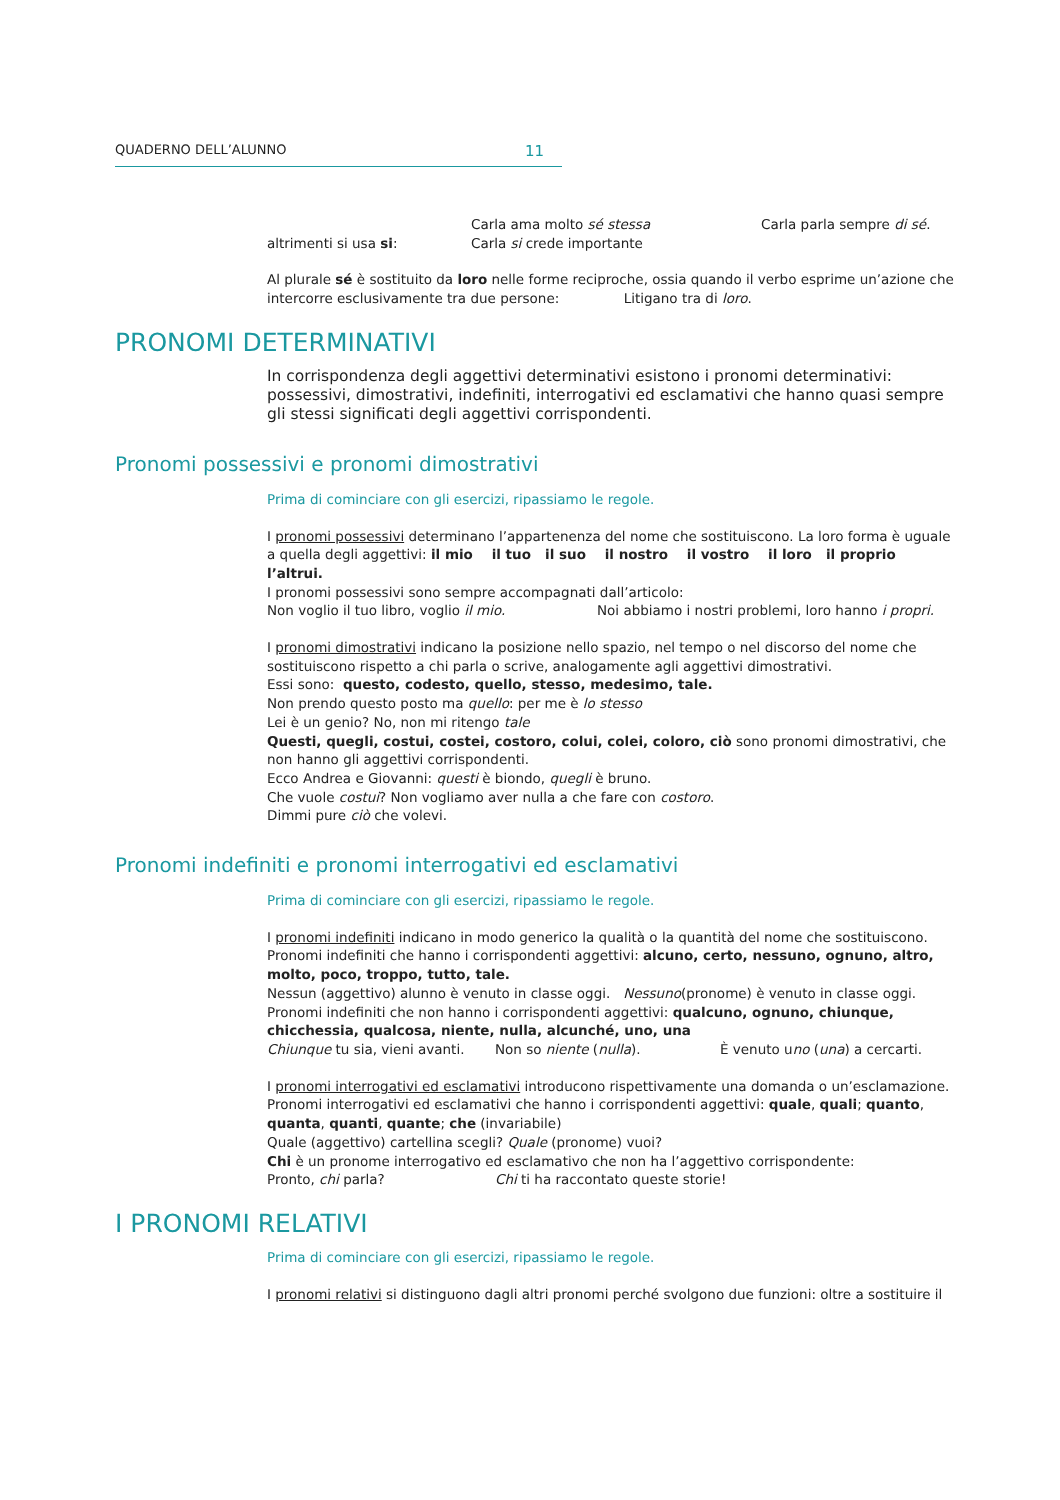QUADERNO DELL’ALUNNO 11
Carla ama molto sé stessa Carla parla sempre di sé.
altrimenti si usa si: Carla si crede importante
Al plurale sé è sostituito da loro nelle forme reciproche, ossia quando il verbo esprime un’azione che intercorre esclusivamente tra due persone: Litigano tra di loro.
PRONOMI DETERMINATIVI
In corrispondenza degli aggettivi determinativi esistono i pronomi determinativi: possessivi, dimostrativi, indefiniti, interrogativi ed esclamativi che hanno quasi sempre gli stessi significati degli aggettivi corrispondenti.
Pronomi possessivi e pronomi dimostrativi
Prima di cominciare con gli esercizi, ripassiamo le regole.
I pronomi possessivi determinano l’appartenenza del nome che sostituiscono. La loro forma è uguale a quella degli aggettivi: il mio il tuo il suo il nostro il vostro il loro il proprio l’altrui.
I pronomi possessivi sono sempre accompagnati dall’articolo:
Non voglio il tuo libro, voglio il mio. Noi abbiamo i nostri problemi, loro hanno i propri.
I pronomi dimostrativi indicano la posizione nello spazio, nel tempo o nel discorso del nome che sostituiscono rispetto a chi parla o scrive, analogamente agli aggettivi dimostrativi.
Essi sono: questo, codesto, quello, stesso, medesimo, tale.
Non prendo questo posto ma quello: per me è lo stesso
Lei è un genio? No, non mi ritengo tale
Questi, quegli, costui, costei, costoro, colui, colei, coloro, ciò sono pronomi dimostrativi, che non hanno gli aggettivi corrispondenti.
Ecco Andrea e Giovanni: questi è biondo, quegli è bruno.
Che vuole costui? Non vogliamo aver nulla a che fare con costoro.
Dimmi pure ciò che volevi.
Pronomi indefiniti e pronomi interrogativi ed esclamativi
Prima di cominciare con gli esercizi, ripassiamo le regole.
I pronomi indefiniti indicano in modo generico la qualità o la quantità del nome che sostituiscono.
Pronomi indefiniti che hanno i corrispondenti aggettivi: alcuno, certo, nessuno, ognuno, altro, molto, poco, troppo, tutto, tale.
Nessun (aggettivo) alunno è venuto in classe oggi. Nessuno(pronome) è venuto in classe oggi.
Pronomi indefiniti che non hanno i corrispondenti aggettivi: qualcuno, ognuno, chiunque, chicchessia, qualcosa, niente, nulla, alcunché, uno, una
Chiunque tu sia, vieni avanti. Non so niente (nulla). È venuto uno (una) a cercarti.
I pronomi interrogativi ed esclamativi introducono rispettivamente una domanda o un’esclamazione.
Pronomi interrogativi ed esclamativi che hanno i corrispondenti aggettivi: quale, quali; quanto, quanta, quanti, quante; che (invariabile)
Quale (aggettivo) cartellina scegli? Quale (pronome) vuoi?
Chi è un pronome interrogativo ed esclamativo che non ha l’aggettivo corrispondente:
Pronto, chi parla? Chi ti ha raccontato queste storie!
I PRONOMI RELATIVI
Prima di cominciare con gli esercizi, ripassiamo le regole.
I pronomi relativi si distinguono dagli altri pronomi perché svolgono due funzioni: oltre a sostituire il